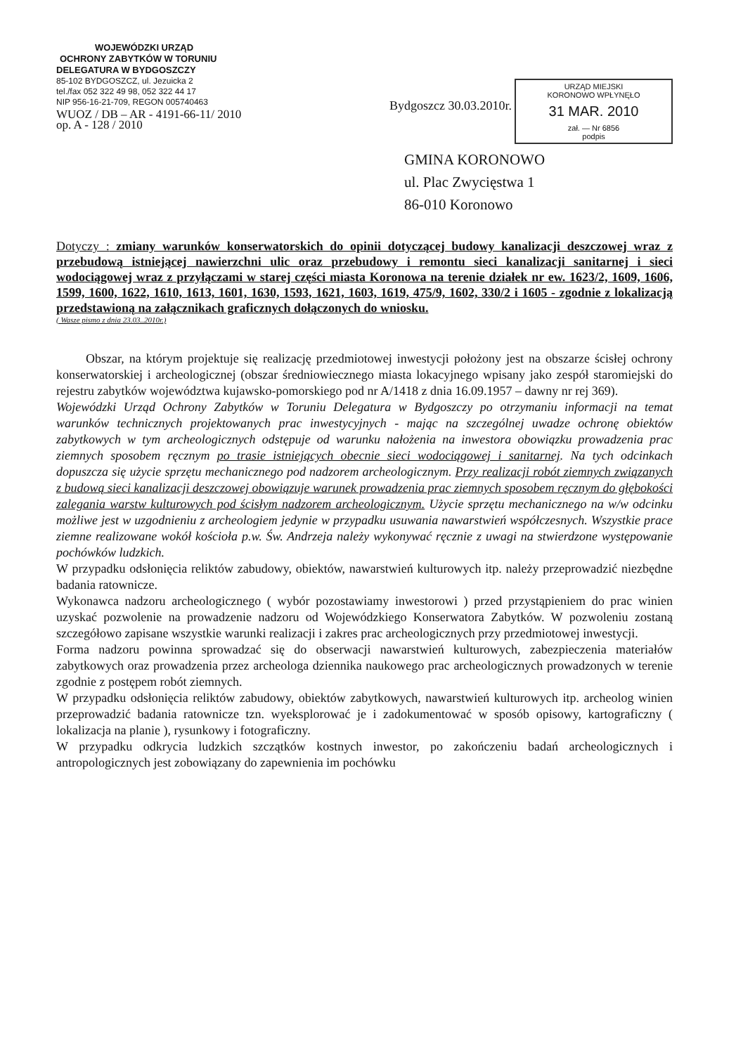WOJEWÓDZKI URZĄD
OCHRONY ZABYTKÓW W TORUNIU
DELEGATURA W BYDGOSZCZY
85-102 BYDGOSZCZ, ul. Jezuicka 2
tel./fax 052 322 49 98, 052 322 44 17
NIP 956-16-21-709, REGON 005740463
WUOZ / DB – AR - 4191-66-11/ 2010
op. A - 128 / 2010
Bydgoszcz 30.03.2010r.
URZĄD MIEJSKI
KORONOWO WPŁYNĘŁO
31 MAR. 2010
zał. — Nr 6856
podpis
GMINA KORONOWO
ul. Plac Zwycięstwa 1
86-010 Koronowo
Dotyczy : zmiany warunków konserwatorskich do opinii dotyczącej budowy kanalizacji deszczowej wraz z przebudową istniejącej nawierzchni ulic oraz przebudowy i remontu sieci kanalizacji sanitarnej i sieci wodociągowej wraz z przyłączami w starej części miasta Koronowa na terenie działek nr ew. 1623/2, 1609, 1606, 1599, 1600, 1622, 1610, 1613, 1601, 1630, 1593, 1621, 1603, 1619, 475/9, 1602, 330/2 i 1605 - zgodnie z lokalizacją przedstawioną na załącznikach graficznych dołączonych do wniosku.
( Wasze pismo z dnia 23.03..2010r.)
Obszar, na którym projektuje się realizację przedmiotowej inwestycji położony jest na obszarze ścisłej ochrony konserwatorskiej i archeologicznej (obszar średniowiecznego miasta lokacyjnego wpisany jako zespół staromiejski do rejestru zabytków województwa kujawsko-pomorskiego pod nr A/1418 z dnia 16.09.1957 – dawny nr rej 369).
Wojewódzki Urząd Ochrony Zabytków w Toruniu Delegatura w Bydgoszczy po otrzymaniu informacji na temat warunków technicznych projektowanych prac inwestycyjnych - mając na szczególnej uwadze ochronę obiektów zabytkowych w tym archeologicznych odstępuje od warunku nałożenia na inwestora obowiązku prowadzenia prac ziemnych sposobem ręcznym po trasie istniejących obecnie sieci wodociągowej i sanitarnej. Na tych odcinkach dopuszcza się użycie sprzętu mechanicznego pod nadzorem archeologicznym. Przy realizacji robót ziemnych związanych z budową sieci kanalizacji deszczowej obowiązuje warunek prowadzenia prac ziemnych sposobem ręcznym do głębokości zalegania warstw kulturowych pod ścisłym nadzorem archeologicznym. Użycie sprzętu mechanicznego na w/w odcinku możliwe jest w uzgodnieniu z archeologiem jedynie w przypadku usuwania nawarstwień współczesnych. Wszystkie prace ziemne realizowane wokół kościoła p.w. Św. Andrzeja należy wykonywać ręcznie z uwagi na stwierdzone występowanie pochówków ludzkich.
W przypadku odsłonięcia reliktów zabudowy, obiektów, nawarstwień kulturowych itp. należy przeprowadzić niezbędne badania ratownicze.
Wykonawca nadzoru archeologicznego ( wybór pozostawiamy inwestorowi ) przed przystąpieniem do prac winien uzyskać pozwolenie na prowadzenie nadzoru od Wojewódzkiego Konserwatora Zabytków. W pozwoleniu zostaną szczegółowo zapisane wszystkie warunki realizacji i zakres prac archeologicznych przy przedmiotowej inwestycji.
Forma nadzoru powinna sprowadzać się do obserwacji nawarstwień kulturowych, zabezpieczenia materiałów zabytkowych oraz prowadzenia przez archeologa dziennika naukowego prac archeologicznych prowadzonych w terenie zgodnie z postępem robót ziemnych.
W przypadku odsłonięcia reliktów zabudowy, obiektów zabytkowych, nawarstwień kulturowych itp. archeolog winien przeprowadzić badania ratownicze tzn. wyeksplorować je i zadokumentować w sposób opisowy, kartograficzny ( lokalizacja na planie ), rysunkowy i fotograficzny.
W przypadku odkrycia ludzkich szczątków kostnych inwestor, po zakończeniu badań archeologicznych i antropologicznych jest zobowiązany do zapewnienia im pochówku